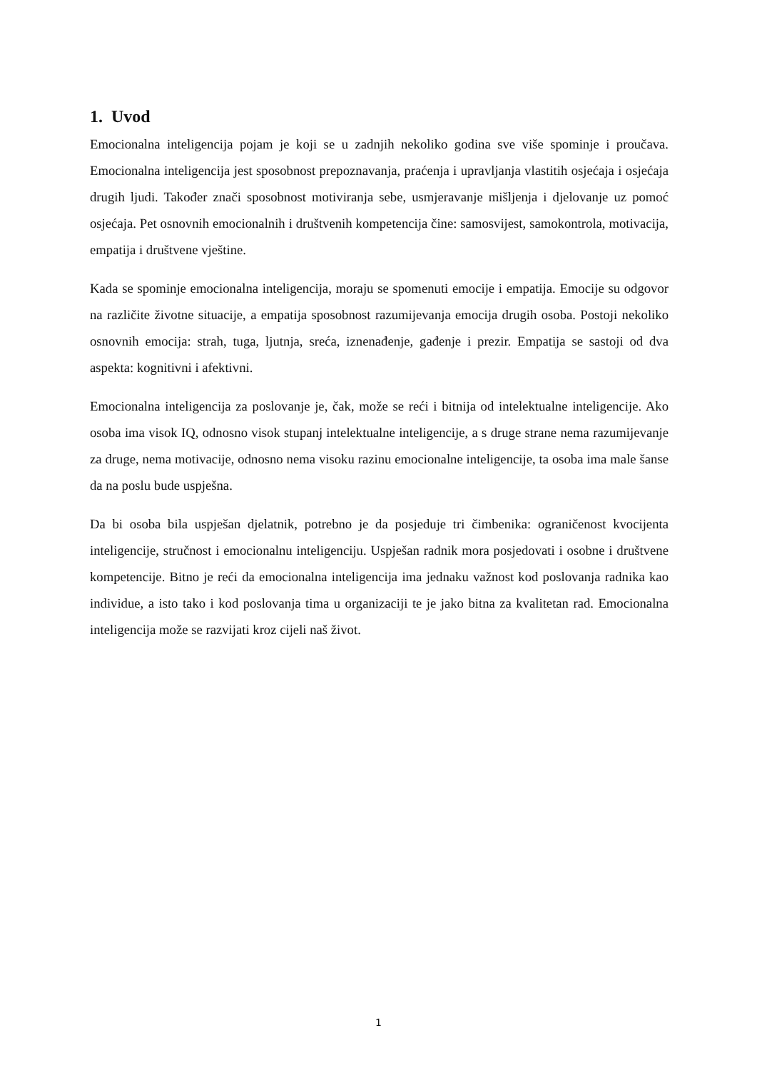1. Uvod
Emocionalna inteligencija pojam je koji se u zadnjih nekoliko godina sve više spominje i proučava. Emocionalna inteligencija jest sposobnost prepoznavanja, praćenja i upravljanja vlastitih osjećaja i osjećaja drugih ljudi. Također znači sposobnost motiviranja sebe, usmjeravanje mišljenja i djelovanje uz pomoć osjećaja. Pet osnovnih emocionalnih i društvenih kompetencija čine: samosvijest, samokontrola, motivacija, empatija i društvene vještine.
Kada se spominje emocionalna inteligencija, moraju se spomenuti emocije i empatija. Emocije su odgovor na različite životne situacije, a empatija sposobnost razumijevanja emocija drugih osoba. Postoji nekoliko osnovnih emocija: strah, tuga, ljutnja, sreća, iznenađenje, gađenje i prezir. Empatija se sastoji od dva aspekta: kognitivni i afektivni.
Emocionalna inteligencija za poslovanje je, čak, može se reći i bitnija od intelektualne inteligencije. Ako osoba ima visok IQ, odnosno visok stupanj intelektualne inteligencije, a s druge strane nema razumijevanje za druge, nema motivacije, odnosno nema visoku razinu emocionalne inteligencije, ta osoba ima male šanse da na poslu bude uspješna.
Da bi osoba bila uspješan djelatnik, potrebno je da posjeduje tri čimbenika: ograničenost kvocijenta inteligencije, stručnost i emocionalnu inteligenciju. Uspješan radnik mora posjedovati i osobne i društvene kompetencije. Bitno je reći da emocionalna inteligencija ima jednaku važnost kod poslovanja radnika kao individue, a isto tako i kod poslovanja tima u organizaciji te je jako bitna za kvalitetan rad. Emocionalna inteligencija može se razvijati kroz cijeli naš život.
1